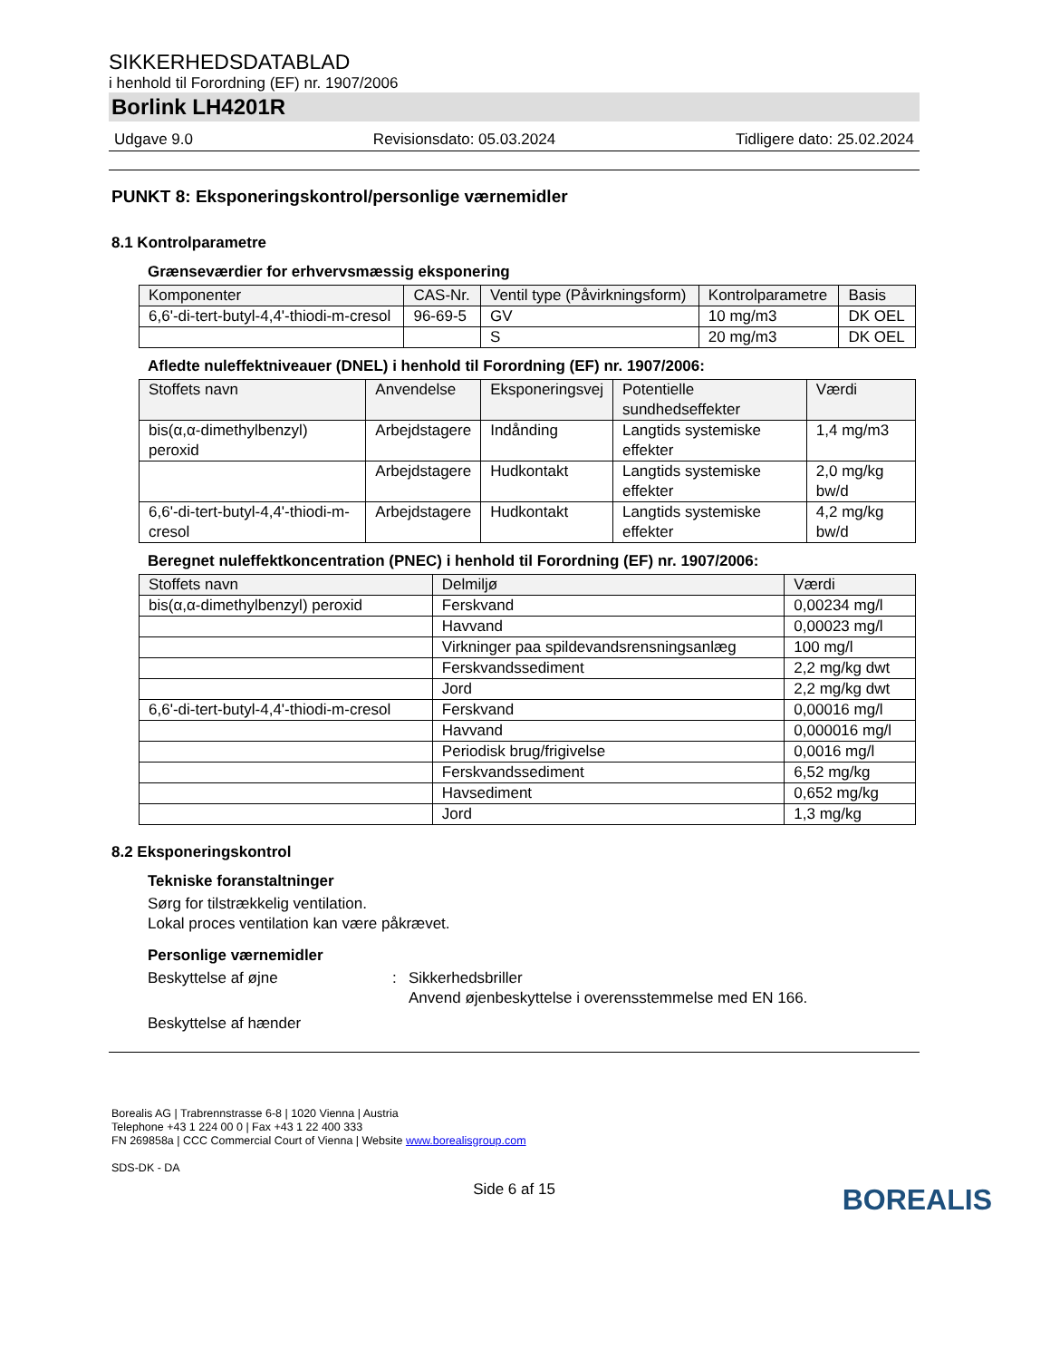SIKKERHEDSDATABLAD
i henhold til Forordning (EF) nr. 1907/2006
Borlink LH4201R
Udgave 9.0 Revisionsdato: 05.03.2024 Tidligere dato: 25.02.2024
PUNKT 8: Eksponeringskontrol/personlige værnemidler
8.1 Kontrolparametre
Grænseværdier for erhvervsmæssig eksponering
| Komponenter | CAS-Nr. | Ventil type (Påvirkningsform) | Kontrolparametre | Basis |
| --- | --- | --- | --- | --- |
| 6,6'-di-tert-butyl-4,4'-thiodi-m-cresol | 96-69-5 | GV | 10 mg/m3 | DK OEL |
| | | S | 20 mg/m3 | DK OEL |
Afledte nuleffektniveauer (DNEL) i henhold til Forordning (EF) nr. 1907/2006:
| Stoffets navn | Anvendelse | Eksponeringsvej | Potentielle sundhedseffekter | Værdi |
| --- | --- | --- | --- | --- |
| bis(α,α-dimethylbenzyl) peroxid | Arbejdstagere | Indånding | Langtids systemiske effekter | 1,4 mg/m3 |
| | Arbejdstagere | Hudkontakt | Langtids systemiske effekter | 2,0 mg/kg bw/d |
| 6,6'-di-tert-butyl-4,4'-thiodi-m-cresol | Arbejdstagere | Hudkontakt | Langtids systemiske effekter | 4,2 mg/kg bw/d |
Beregnet nuleffektkoncentration (PNEC) i henhold til Forordning (EF) nr. 1907/2006:
| Stoffets navn | Delmiljø | Værdi |
| --- | --- | --- |
| bis(α,α-dimethylbenzyl) peroxid | Ferskvand | 0,00234 mg/l |
| | Havvand | 0,00023 mg/l |
| | Virkninger paa spildevandsrensningsanlæg | 100 mg/l |
| | Ferskvandssediment | 2,2 mg/kg dwt |
| | Jord | 2,2 mg/kg dwt |
| 6,6'-di-tert-butyl-4,4'-thiodi-m-cresol | Ferskvand | 0,00016 mg/l |
| | Havvand | 0,000016 mg/l |
| | Periodisk brug/frigivelse | 0,0016 mg/l |
| | Ferskvandssediment | 6,52 mg/kg |
| | Havsediment | 0,652 mg/kg |
| | Jord | 1,3 mg/kg |
8.2 Eksponeringskontrol
Tekniske foranstaltninger
Sørg for tilstrækkelig ventilation.
Lokal proces ventilation kan være påkrævet.
Personlige værnemidler
Beskyttelse af øjne: Sikkerhedsbriller
Anvend øjenbeskyttelse i overensstemmelse med EN 166.
Beskyttelse af hænder
Borealis AG | Trabrennstrasse 6-8 | 1020 Vienna | Austria
Telephone +43 1 224 00 0 | Fax +43 1 22 400 333
FN 269858a | CCC Commercial Court of Vienna | Website www.borealisgroup.com
SDS-DK - DA
Side 6 af 15
BOREALIS